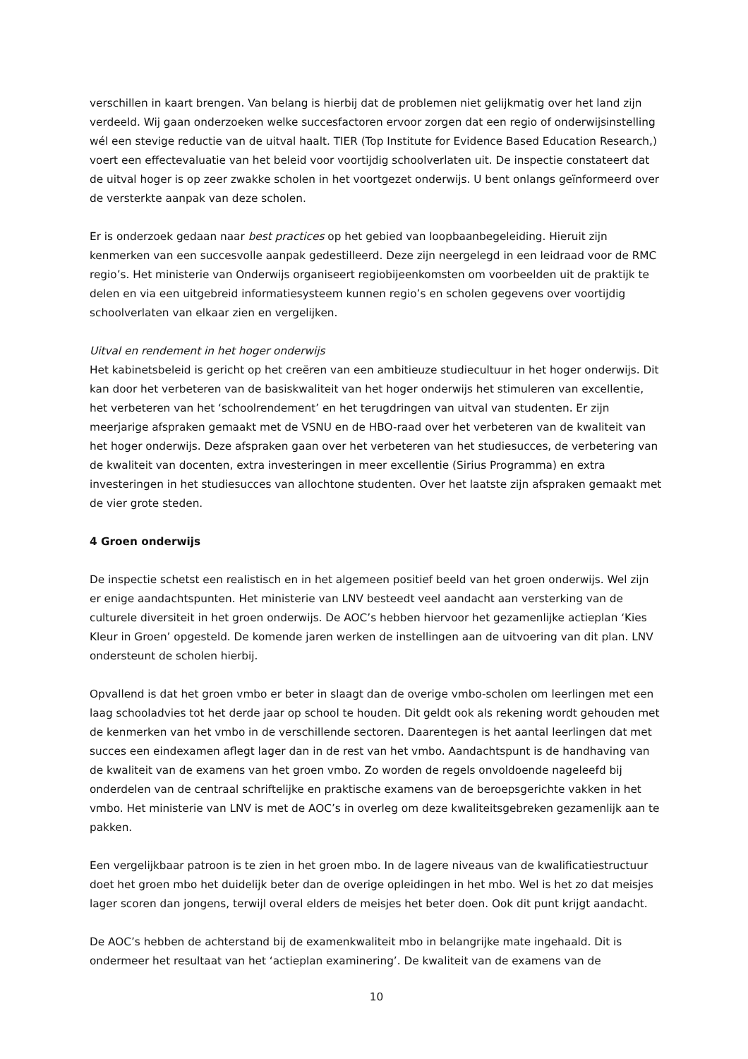verschillen in kaart brengen. Van belang is hierbij dat de problemen niet gelijkmatig over het land zijn verdeeld. Wij gaan onderzoeken welke succesfactoren ervoor zorgen dat een regio of onderwijsinstelling wél een stevige reductie van de uitval haalt. TIER (Top Institute for Evidence Based Education Research,) voert een effectevaluatie van het beleid voor voortijdig schoolverlaten uit. De inspectie constateert dat de uitval hoger is op zeer zwakke scholen in het voortgezet onderwijs. U bent onlangs geïnformeerd over de versterkte aanpak van deze scholen.
Er is onderzoek gedaan naar best practices op het gebied van loopbaanbegeleiding. Hieruit zijn kenmerken van een succesvolle aanpak gedestilleerd. Deze zijn neergelegd in een leidraad voor de RMC regio’s. Het ministerie van Onderwijs organiseert regiobijeenkomsten om voorbeelden uit de praktijk te delen en via een uitgebreid informatiesysteem kunnen regio’s en scholen gegevens over voortijdig schoolverlaten van elkaar zien en vergelijken.
Uitval en rendement in het hoger onderwijs
Het kabinetsbeleid is gericht op het creëren van een ambitieuze studiecultuur in het hoger onderwijs. Dit kan door het verbeteren van de basiskwaliteit van het hoger onderwijs het stimuleren van excellentie, het verbeteren van het ‘schoolrendement’ en het terugdringen van uitval van studenten. Er zijn meerjarige afspraken gemaakt met de VSNU en de HBO-raad over het verbeteren van de kwaliteit van het hoger onderwijs. Deze afspraken gaan over het verbeteren van het studiesucces, de verbetering van de kwaliteit van docenten, extra investeringen in meer excellentie (Sirius Programma) en extra investeringen in het studiesucces van allochtone studenten. Over het laatste zijn afspraken gemaakt met de vier grote steden.
4 Groen onderwijs
De inspectie schetst een realistisch en in het algemeen positief beeld van het groen onderwijs. Wel zijn er enige aandachtspunten. Het ministerie van LNV besteedt veel aandacht aan versterking van de culturele diversiteit in het groen onderwijs. De AOC’s hebben hiervoor het gezamenlijke actieplan ‘Kies Kleur in Groen’ opgesteld. De komende jaren werken de instellingen aan de uitvoering van dit plan. LNV ondersteunt de scholen hierbij.
Opvallend is dat het groen vmbo er beter in slaagt dan de overige vmbo-scholen om leerlingen met een laag schooladvies tot het derde jaar op school te houden. Dit geldt ook als rekening wordt gehouden met de kenmerken van het vmbo in de verschillende sectoren. Daarentegen is het aantal leerlingen dat met succes een eindexamen aflegt lager dan in de rest van het vmbo. Aandachtspunt is de handhaving van de kwaliteit van de examens van het groen vmbo. Zo worden de regels onvoldoende nageleefd bij onderdelen van de centraal schriftelijke en praktische examens van de beroepsgerichte vakken in het vmbo. Het ministerie van LNV is met de AOC’s in overleg om deze kwaliteitsgebreken gezamenlijk aan te pakken.
Een vergelijkbaar patroon is te zien in het groen mbo. In de lagere niveaus van de kwalificatiestructuur doet het groen mbo het duidelijk beter dan de overige opleidingen in het mbo. Wel is het zo dat meisjes lager scoren dan jongens, terwijl overal elders de meisjes het beter doen. Ook dit punt krijgt aandacht.
De AOC’s hebben de achterstand bij de examenkwaliteit mbo in belangrijke mate ingehaald. Dit is ondermeer het resultaat van het ‘actieplan examinering’. De kwaliteit van de examens van de
10